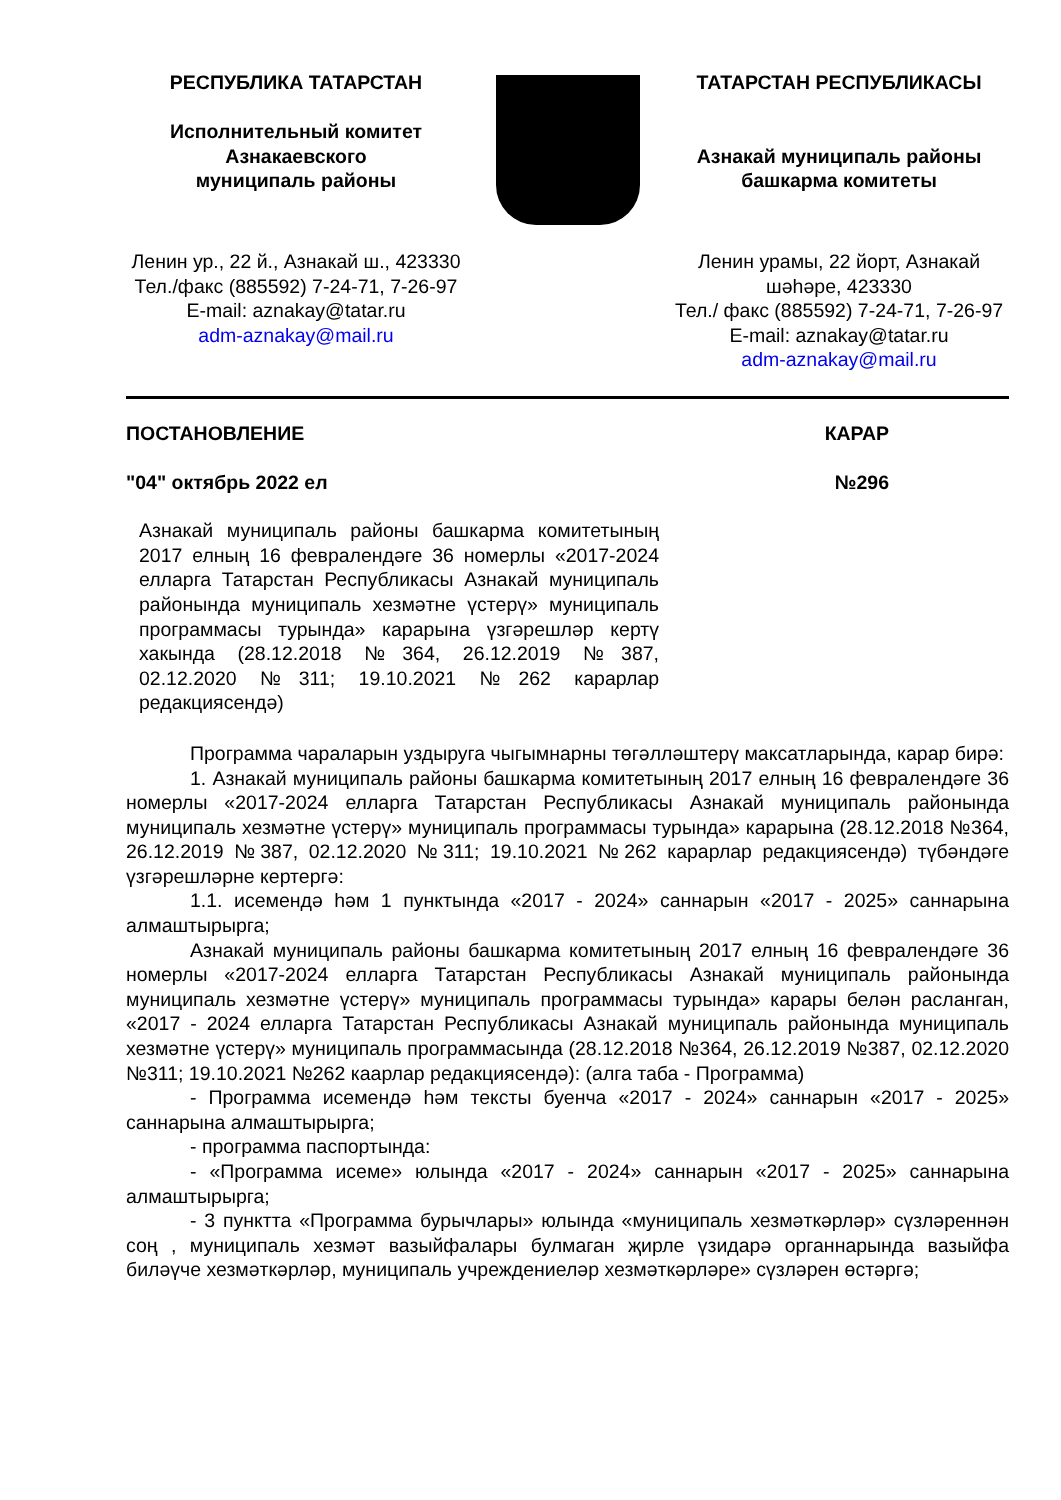РЕСПУБЛИКА ТАТАРСТАН
Исполнительный комитет
Азнакаевского
муниципаль районы
ТАТАРСТАН РЕСПУБЛИКАСЫ
Азнакай муниципаль районы
башкарма комитеты
Ленин ур., 22 й., Азнакай ш., 423330
Тел./факс (885592) 7-24-71, 7-26-97
E-mail: aznakay@tatar.ru
adm-aznakay@mail.ru
Ленин урамы, 22 йорт, Азнакай шәһәре, 423330
Тел./ факс (885592) 7-24-71, 7-26-97
E-mail: aznakay@tatar.ru
adm-aznakay@mail.ru
ПОСТАНОВЛЕНИЕ КАРАР
"04" октябрь 2022 ел №296
Азнакай муниципаль районы башкарма комитетының 2017 елның 16 февралендәге 36 номерлы «2017-2024 елларга Татарстан Республикасы Азнакай муниципаль районында муниципаль хезмәтне үстерү» муниципаль программасы турында» карарына үзгәрешләр кертү хакында (28.12.2018 №364, 26.12.2019 №387, 02.12.2020 №311; 19.10.2021 №262 карарлар редакциясендә)
Программа чараларын уздыруга чыгымнарны төгәлләштерү максатларында, карар бирә:
1. Азнакай муниципаль районы башкарма комитетының 2017 елның 16 февралендәге 36 номерлы «2017-2024 елларга Татарстан Республикасы Азнакай муниципаль районында муниципаль хезмәтне үстерү» муниципаль программасы турында» карарына (28.12.2018 №364, 26.12.2019 №387, 02.12.2020 №311; 19.10.2021 №262 карарлар редакциясендә) түбәндәге үзгәрешләрне кертергә:
1.1. исемендә һәм 1 пунктында «2017 - 2024» саннарын «2017 - 2025» саннарына алмаштырырга;
Азнакай муниципаль районы башкарма комитетының 2017 елның 16 февралендәге 36 номерлы «2017-2024 елларга Татарстан Республикасы Азнакай муниципаль районында муниципаль хезмәтне үстерү» муниципаль программасы турында» карары белән расланган, «2017 - 2024 елларга Татарстан Республикасы Азнакай муниципаль районында муниципаль хезмәтне үстерү» муниципаль программасында (28.12.2018 №364, 26.12.2019 №387, 02.12.2020 №311; 19.10.2021 №262 каарлар редакциясендә): (алга таба - Программа)
- Программа исемендә һәм тексты буенча «2017 - 2024» саннарын «2017 - 2025» саннарына алмаштырырга;
- программа паспортында:
- «Программа исеме» юлында «2017 - 2024» саннарын «2017 - 2025» саннарына алмаштырырга;
- 3 пунктта «Программа бурычлары» юлында «муниципаль хезмәткәрләр» сүзләреннән соң , муниципаль хезмәт вазыйфалары булмаган җирле үзидарә органнарында вазыйфа биләүче хезмәткәрләр, муниципаль учреждениеләр хезмәткәрләре» сүзләрен өстәргә;